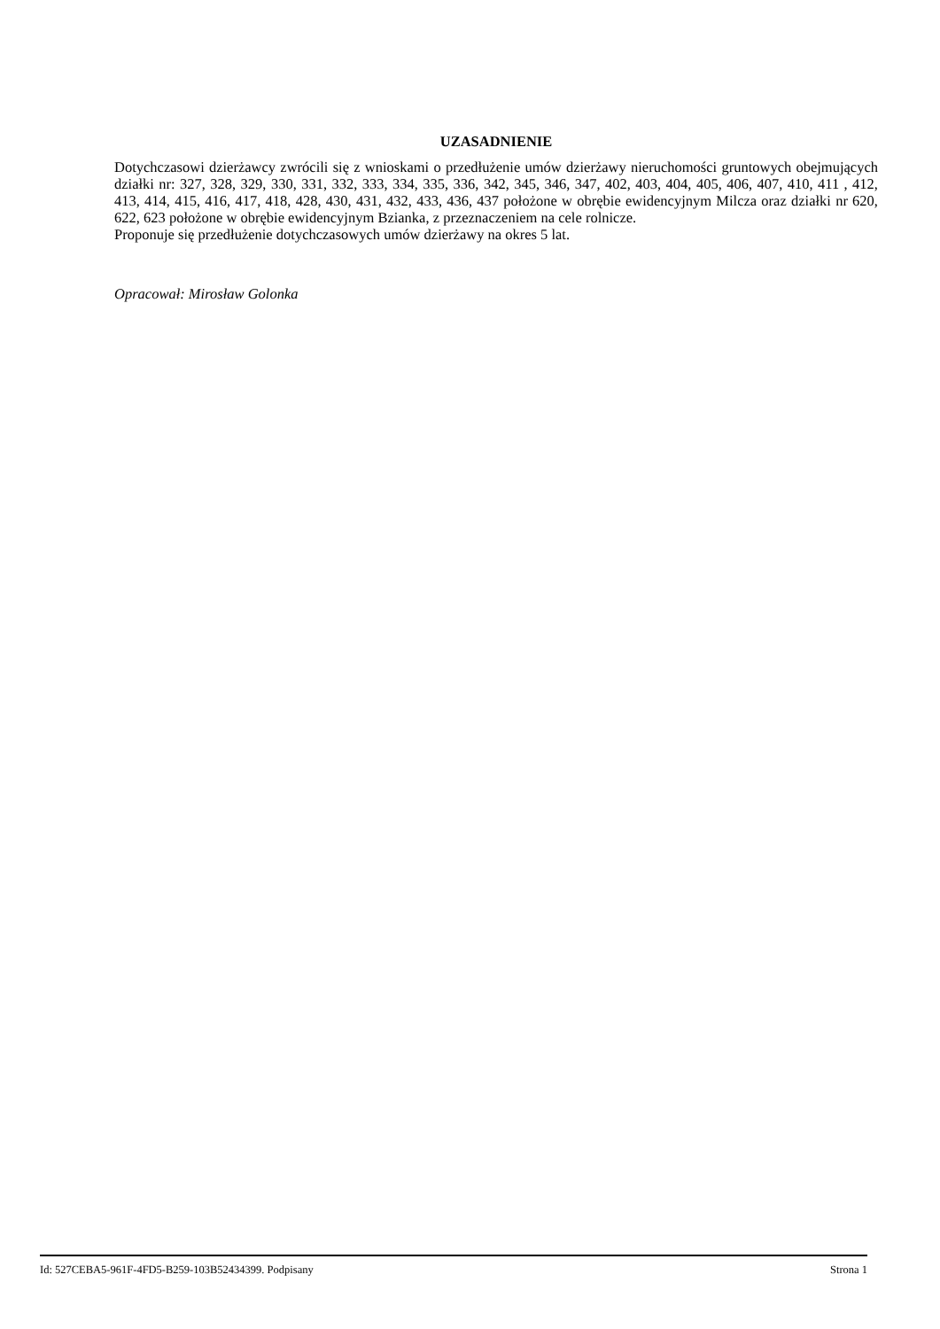UZASADNIENIE
Dotychczasowi dzierżawcy zwrócili się z wnioskami o przedłużenie umów dzierżawy nieruchomości gruntowych obejmujących działki nr: 327, 328, 329, 330, 331, 332, 333, 334, 335, 336, 342, 345, 346, 347, 402, 403, 404, 405, 406, 407, 410, 411 , 412, 413, 414, 415, 416, 417, 418, 428, 430, 431, 432, 433, 436, 437 położone w obrębie ewidencyjnym Milcza oraz działki nr 620, 622, 623 położone w obrębie ewidencyjnym Bzianka, z przeznaczeniem na cele rolnicze.
Proponuje się przedłużenie dotychczasowych umów dzierżawy na okres 5 lat.
Opracował: Mirosław Golonka
Id: 527CEBA5-961F-4FD5-B259-103B52434399. Podpisany Strona 1